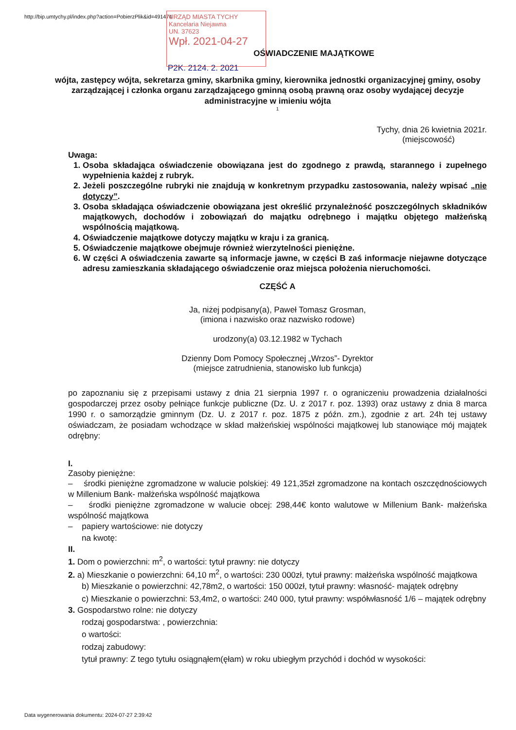http://bip.umtychy.pl/index.php?action=PobierzPlik&id=491474
URZĄD MIASTA TYCHY
Kancelaria Niejawna
UN. 37623
Wpł. 2021-04-27
OŚWIADCZENIE MAJĄTKOWE
P2K. 2124. 2. 2021
wójta, zastępcy wójta, sekretarza gminy, skarbnika gminy, kierownika jednostki organizacyjnej gminy, osoby zarządzającej i członka organu zarządzającego gminną osobą prawną oraz osoby wydającej decyzje administracyjne w imieniu wójta
1
Tychy, dnia 26 kwietnia 2021r.
(miejscowość)
Uwaga:
1. Osoba składająca oświadczenie obowiązana jest do zgodnego z prawdą, starannego i zupełnego wypełnienia każdej z rubryk.
2. Jeżeli poszczególne rubryki nie znajdują w konkretnym przypadku zastosowania, należy wpisać „nie dotyczy”.
3. Osoba składająca oświadczenie obowiązana jest określić przynależność poszczególnych składników majątkowych, dochodów i zobowiązań do majątku odrębnego i majątku objętego małżeńską wspólnością majątkową.
4. Oświadczenie majątkowe dotyczy majątku w kraju i za granicą.
5. Oświadczenie majątkowe obejmuje również wierzytelności pieniężne.
6. W części A oświadczenia zawarte są informacje jawne, w części B zaś informacje niejawne dotyczące adresu zamieszkania składającego oświadczenie oraz miejsca położenia nieruchomości.
CZĘŚĆ A
Ja, niżej podpisany(a), Paweł Tomasz Grosman,
(imiona i nazwisko oraz nazwisko rodowe)
urodzony(a) 03.12.1982 w Tychach
Dzienny Dom Pomocy Społecznej „Wrzos”- Dyrektor
(miejsce zatrudnienia, stanowisko lub funkcja)
po zapoznaniu się z przepisami ustawy z dnia 21 sierpnia 1997 r. o ograniczeniu prowadzenia działalności gospodarczej przez osoby pełniące funkcje publiczne (Dz. U. z 2017 r. poz. 1393) oraz ustawy z dnia 8 marca 1990 r. o samorządzie gminnym (Dz. U. z 2017 r. poz. 1875 z późn. zm.), zgodnie z art. 24h tej ustawy oświadczam, że posiadam wchodzące w skład małżeńskiej wspólności majątkowej lub stanowiące mój majątek odrębny:
I.
Zasoby pieniężne:
– środki pieniężne zgromadzone w walucie polskiej: 49 121,35zł zgromadzone na kontach oszczędnościowych w Millenium Bank- małżeńska wspólność majątkowa
– środki pieniężne zgromadzone w walucie obcej: 298,44€ konto walutowe w Millenium Bank- małżeńska wspólność majątkowa
– papiery wartościowe: nie dotyczy
na kwotę:
II.
1. Dom o powierzchni: m<sup>2</sup>, o wartości: tytuł prawny: nie dotyczy
2. a) Mieszkanie o powierzchni: 64,10 m<sup>2</sup>, o wartości: 230 000zł, tytuł prawny: małżeńska wspólność majątkowa
b) Mieszkanie o powierzchni: 42,78m2, o wartości: 150 000zł, tytuł prawny: własność- majątek odrębny
c) Mieszkanie o powierzchni: 53,4m2, o wartości: 240 000, tytuł prawny: współwłasność 1/6 – majątek odrębny
3. Gospodarstwo rolne: nie dotyczy
rodzaj gospodarstwa: , powierzchnia:
o wartości:
rodzaj zabudowy:
tytuł prawny: Z tego tytułu osiągnąłem(ęłam) w roku ubiegłym przychód i dochód w wysokości:
Data wygenerowania dokumentu: 2024-07-27 2:39:42